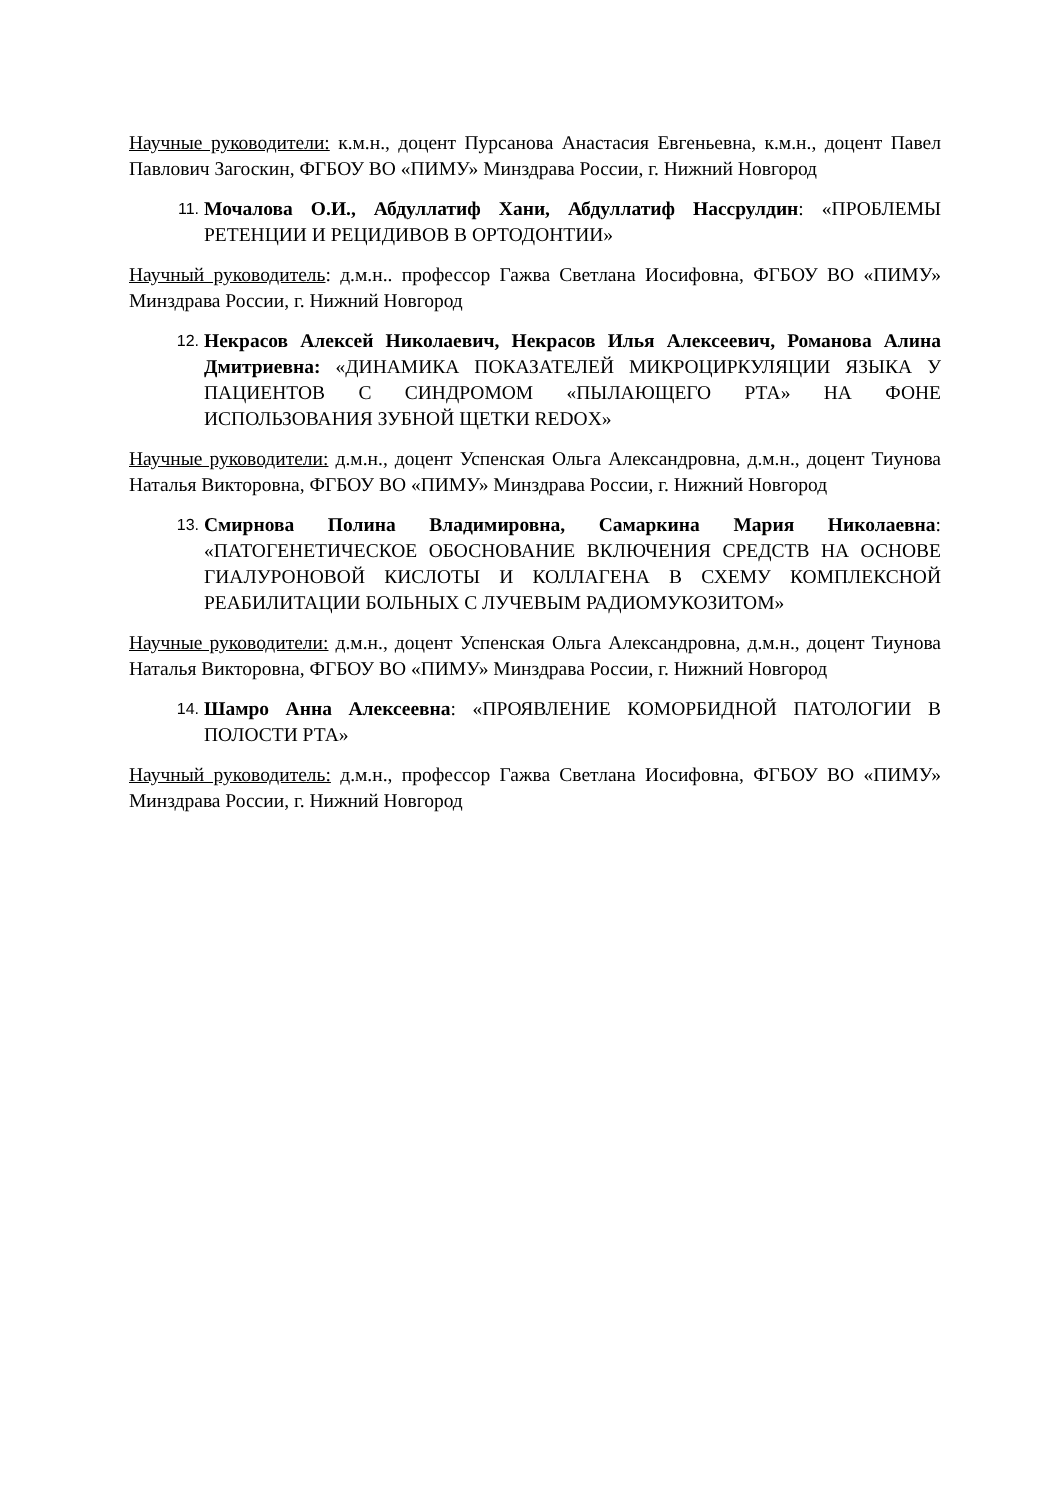Научные руководители: к.м.н., доцент Пурсанова Анастасия Евгеньевна, к.м.н., доцент Павел Павлович Загоскин, ФГБОУ ВО «ПИМУ» Минздрава России, г. Нижний Новгород
11. Мочалова О.И., Абдуллатиф Хани, Абдуллатиф Нассрулдин: «ПРОБЛЕМЫ РЕТЕНЦИИ И РЕЦИДИВОВ В ОРТОДОНТИИ»
Научный руководитель: д.м.н.. профессор Гажва Светлана Иосифовна, ФГБОУ ВО «ПИМУ» Минздрава России, г. Нижний Новгород
12. Некрасов Алексей Николаевич, Некрасов Илья Алексеевич, Романова Алина Дмитриевна: «ДИНАМИКА ПОКАЗАТЕЛЕЙ МИКРОЦИРКУЛЯЦИИ ЯЗЫКА У ПАЦИЕНТОВ С СИНДРОМОМ «ПЫЛАЮЩЕГО РТА» НА ФОНЕ ИСПОЛЬЗОВАНИЯ ЗУБНОЙ ЩЕТКИ REDOX»
Научные руководители: д.м.н., доцент Успенская Ольга Александровна, д.м.н., доцент Тиунова Наталья Викторовна, ФГБОУ ВО «ПИМУ» Минздрава России, г. Нижний Новгород
13. Смирнова Полина Владимировна, Самаркина Мария Николаевна: «ПАТОГЕНЕТИЧЕСКОЕ ОБОСНОВАНИЕ ВКЛЮЧЕНИЯ СРЕДСТВ НА ОСНОВЕ ГИАЛУРОНОВОЙ КИСЛОТЫ И КОЛЛАГЕНА В СХЕМУ КОМПЛЕКСНОЙ РЕАБИЛИТАЦИИ БОЛЬНЫХ С ЛУЧЕВЫМ РАДИОМУКОЗИТОМ»
Научные руководители: д.м.н., доцент Успенская Ольга Александровна, д.м.н., доцент Тиунова Наталья Викторовна, ФГБОУ ВО «ПИМУ» Минздрава России, г. Нижний Новгород
14. Шамро Анна Алексеевна: «ПРОЯВЛЕНИЕ КОМОРБИДНОЙ ПАТОЛОГИИ В ПОЛОСТИ РТА»
Научный руководитель: д.м.н., профессор Гажва Светлана Иосифовна, ФГБОУ ВО «ПИМУ» Минздрава России, г. Нижний Новгород